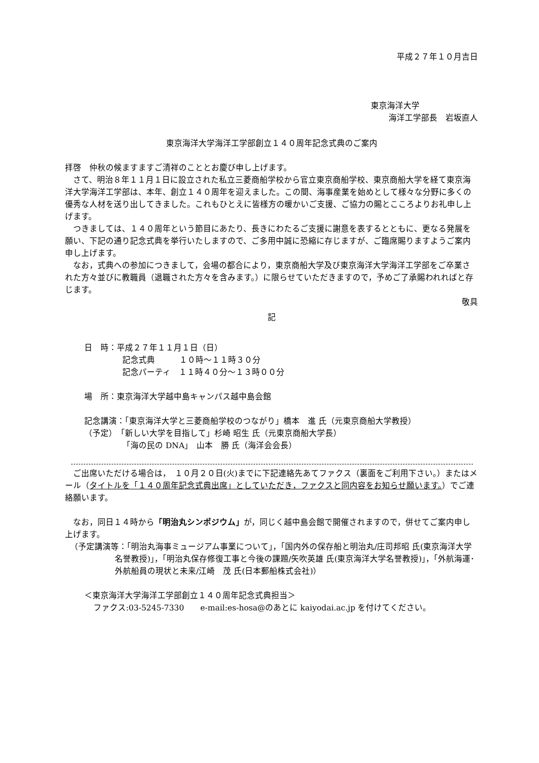平成２７年１０月吉日
東京海洋大学
海洋工学部長　岩坂直人
東京海洋大学海洋工学部創立１４０周年記念式典のご案内
拝啓　仲秋の候ますますご清祥のこととお慶び申し上げます。
さて、明治８年１１月１日に設立された私立三菱商船学校から官立東京商船学校、東京商船大学を経て東京海洋大学海洋工学部は、本年、創立１４０周年を迎えました。この間、海事産業を始めとして様々な分野に多くの優秀な人材を送り出してきました。これもひとえに皆様方の暖かいご支援、ご協力の賜とこころよりお礼申し上げます。
つきましては、１４０周年という節目にあたり、長きにわたるご支援に謝意を表するとともに、更なる発展を願い、下記の通り記念式典を挙行いたしますので、ご多用中誠に恐縮に存じますが、ご臨席賜りますようご案内申し上げます。
なお，式典への参加につきまして，会場の都合により，東京商船大学及び東京海洋大学海洋工学部をご卒業された方々並びに教職員（退職された方々を含みます。）に限らせていただきますので，予めご了承賜われればと存じます。
敬具
記
日　時：平成２７年１１月１日（日）
記念式典　　　１０時～１１時３０分
記念パーティ　１１時４０分～１３時００分
場　所：東京海洋大学越中島キャンパス越中島会館
記念講演：「東京海洋大学と三菱商船学校のつながり」橋本　進 氏（元東京商船大学教授）
（予定）　「新しい大学を目指して」杉崎 昭生 氏（元東京商船大学長）
「海の民の DNA」　山本　勝 氏（海洋会会長）
ご出席いただける場合は，　１０月２０日(火)までに下記連絡先あてファクス（裏面をご利用下さい。）またはメール（タイトルを「１４０周年記念式典出席」としていただき，ファクスと同内容をお知らせ願います。）でご連絡願います。
なお，同日１４時から「明治丸シンポジウム」が，同じく越中島会館で開催されますので，併せてご案内申し上げます。
（予定講演等：「明治丸海事ミュージアム事業について」，「国内外の保存船と明治丸/庄司邦昭 氏(東京海洋大学名誉教授)」，「明治丸保存修復工事と今後の課題/矢吹英雄 氏(東京海洋大学名誉教授)」，「外航海運･外航船員の現状と未来/江崎　茂 氏(日本郵船株式会社)）
＜東京海洋大学海洋工学部創立１４０周年記念式典担当＞
ファクス:03-5245-7330　　e-mail:es-hosa@のあとに kaiyodai.ac.jp を付けてください。